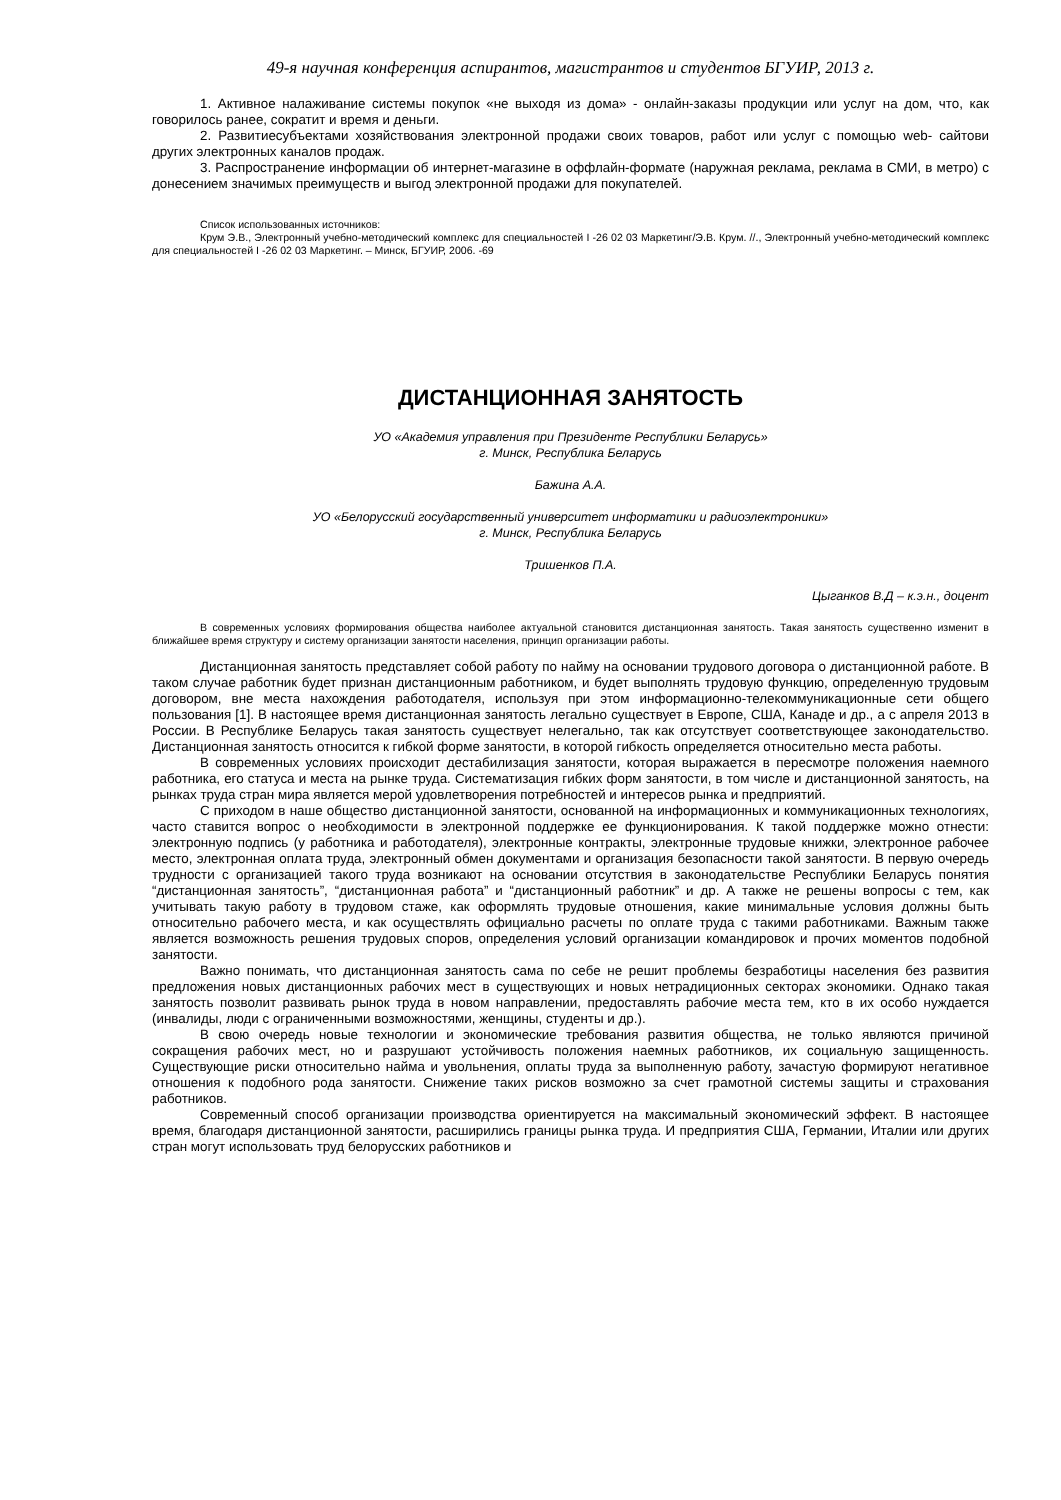49-я научная конференция аспирантов, магистрантов и студентов БГУИР, 2013 г.
1. Активное налаживание системы покупок «не выходя из дома» - онлайн-заказы продукции или услуг на дом, что, как говорилось ранее, сократит и время и деньги.
2. Развитиесубъектами хозяйствования электронной продажи своих товаров, работ или услуг с помощью web- сайтови других электронных каналов продаж.
3. Распространение информации об интернет-магазине в оффлайн-формате (наружная реклама, реклама в СМИ, в метро) с донесением значимых преимуществ и выгод электронной продажи для покупателей.
Список использованных источников:
Крум Э.В., Электронный учебно-методический комплекс для специальностей I -26 02 03 Маркетинг/Э.В. Крум. //., Электронный учебно-методический комплекс для специальностей I -26 02 03 Маркетинг. – Минск, БГУИР, 2006. -69
ДИСТАНЦИОННАЯ ЗАНЯТОСТЬ
УО «Академия управления при Президенте Республики Беларусь»
г. Минск, Республика Беларусь
Бажина А.А.
УО «Белорусский государственный университет информатики и радиоэлектроники»
г. Минск, Республика Беларусь
Тришенков П.А.
Цыганков В.Д – к.э.н., доцент
В современных условиях формирования общества наиболее актуальной становится дистанционная занятость. Такая занятость существенно изменит в ближайшее время структуру и систему организации занятости населения, принцип организации работы.
Дистанционная занятость представляет собой работу по найму на основании трудового договора о дистанционной работе. В таком случае работник будет признан дистанционным работником, и будет выполнять трудовую функцию, определенную трудовым договором, вне места нахождения работодателя, используя при этом информационно-телекоммуникационные сети общего пользования [1]. В настоящее время дистанционная занятость легально существует в Европе, США, Канаде и др., а с апреля 2013 в России. В Республике Беларусь такая занятость существует нелегально, так как отсутствует соответствующее законодательство. Дистанционная занятость относится к гибкой форме занятости, в которой гибкость определяется относительно места работы.
В современных условиях происходит дестабилизация занятости, которая выражается в пересмотре положения наемного работника, его статуса и места на рынке труда. Систематизация гибких форм занятости, в том числе и дистанционной занятость, на рынках труда стран мира является мерой удовлетворения потребностей и интересов рынка и предприятий.
С приходом в наше общество дистанционной занятости, основанной на информационных и коммуникационных технологиях, часто ставится вопрос о необходимости в электронной поддержке ее функционирования. К такой поддержке можно отнести: электронную подпись (у работника и работодателя), электронные контракты, электронные трудовые книжки, электронное рабочее место, электронная оплата труда, электронный обмен документами и организация безопасности такой занятости. В первую очередь трудности с организацией такого труда возникают на основании отсутствия в законодательстве Республики Беларусь понятия “дистанционная занятость”, “дистанционная работа” и “дистанционный работник” и др. А также не решены вопросы с тем, как учитывать такую работу в трудовом стаже, как оформлять трудовые отношения, какие минимальные условия должны быть относительно рабочего места, и как осуществлять официально расчеты по оплате труда с такими работниками. Важным также является возможность решения трудовых споров, определения условий организации командировок и прочих моментов подобной занятости.
Важно понимать, что дистанционная занятость сама по себе не решит проблемы безработицы населения без развития предложения новых дистанционных рабочих мест в существующих и новых нетрадиционных секторах экономики. Однако такая занятость позволит развивать рынок труда в новом направлении, предоставлять рабочие места тем, кто в их особо нуждается (инвалиды, люди с ограниченными возможностями, женщины, студенты и др.).
В свою очередь новые технологии и экономические требования развития общества, не только являются причиной сокращения рабочих мест, но и разрушают устойчивость положения наемных работников, их социальную защищенность. Существующие риски относительно найма и увольнения, оплаты труда за выполненную работу, зачастую формируют негативное отношения к подобного рода занятости. Снижение таких рисков возможно за счет грамотной системы защиты и страхования работников.
Современный способ организации производства ориентируется на максимальный экономический эффект. В настоящее время, благодаря дистанционной занятости, расширились границы рынка труда. И предприятия США, Германии, Италии или других стран могут использовать труд белорусских работников и